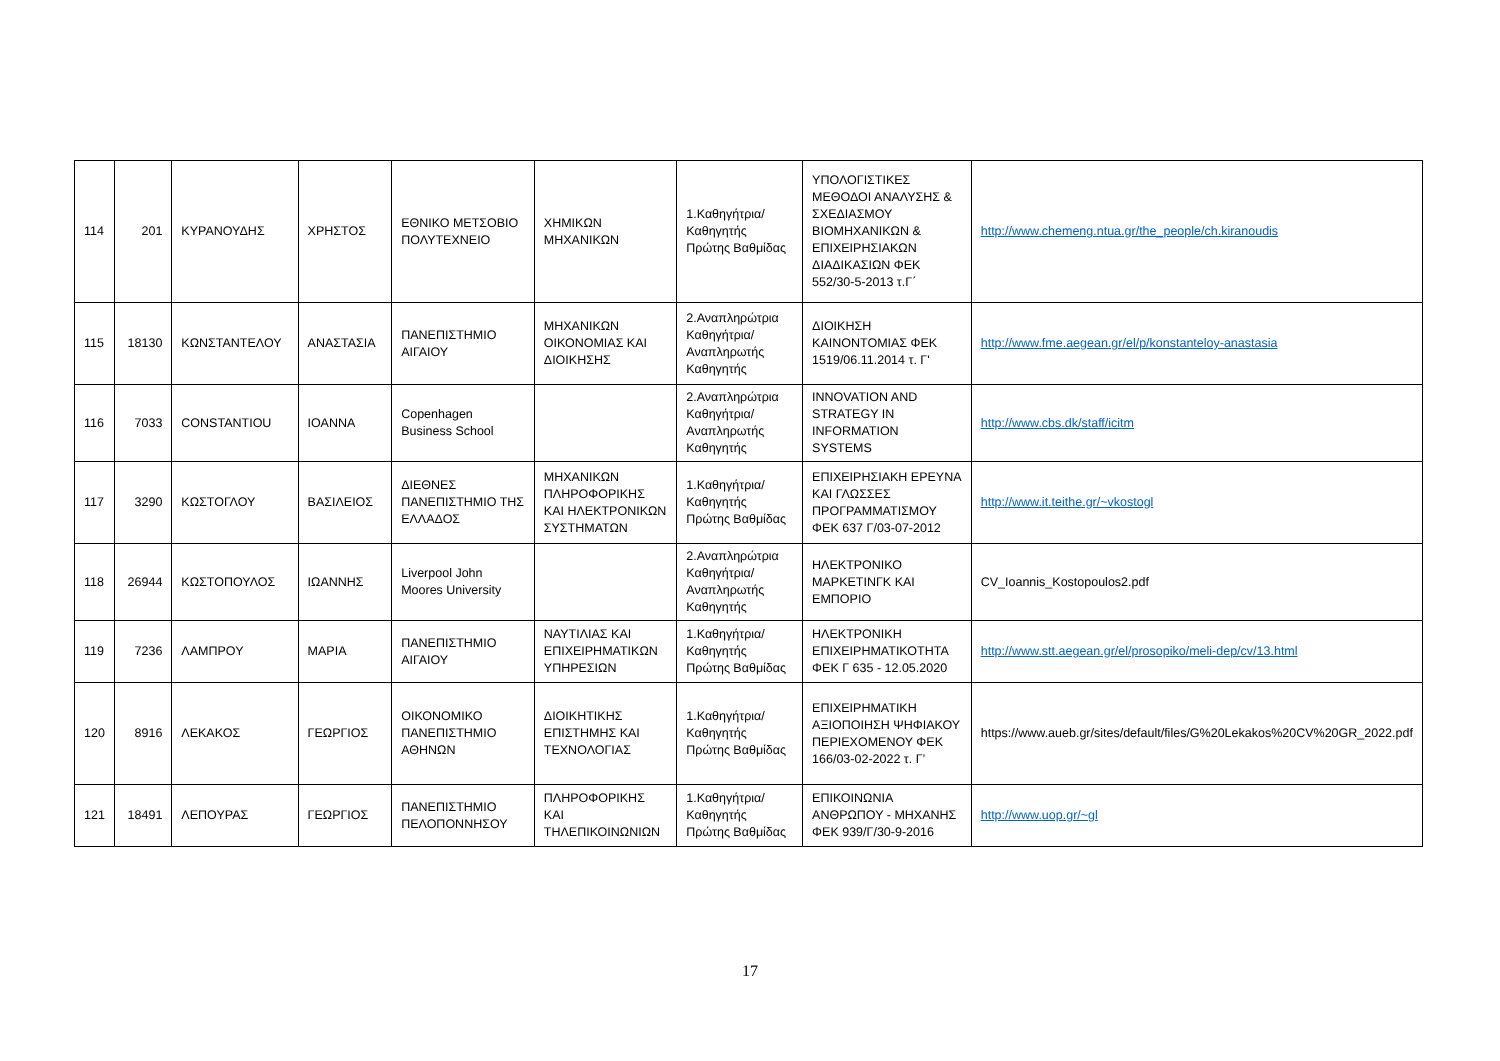| 114 | 201 | ΚΥΡΑΝΟΥΔΗΣ | ΧΡΗΣΤΟΣ | ΕΘΝΙΚΟ ΜΕΤΣΟΒΙΟ ΠΟΛΥΤΕΧΝΕΙΟ | ΧΗΜΙΚΩΝ ΜΗΧΑΝΙΚΩΝ | 1.Καθηγήτρια/Καθηγητής Πρώτης Βαθμίδας | ΥΠΟΛΟΓΙΣΤΙΚΕΣ ΜΕΘΟΔΟΙ ΑΝΑΛΥΣΗΣ & ΣΧΕΔΙΑΣΜΟΥ ΒΙΟΜΗΧΑΝΙΚΩΝ & ΕΠΙΧΕΙΡΗΣΙΑΚΩΝ ΔΙΑΔΙΚΑΣΙΩΝ ΦΕΚ 552/30-5-2013 τ.Γ΄ | http://www.chemeng.ntua.gr/the_people/ch.kiranoudis |
| 115 | 18130 | ΚΩΝΣΤΑΝΤΕΛΟΥ | ΑΝΑΣΤΑΣΙΑ | ΠΑΝΕΠΙΣΤΗΜΙΟ ΑΙΓΑΙΟΥ | ΜΗΧΑΝΙΚΩΝ ΟΙΚΟΝΟΜΙΑΣ ΚΑΙ ΔΙΟΙΚΗΣΗΣ | 2.Αναπληρώτρια Καθηγήτρια/Αναπληρωτής Καθηγητής | ΔΙΟΙΚΗΣΗ ΚΑΙΝΟΝΤΟΜΙΑΣ ΦΕΚ 1519/06.11.2014 τ. Γ' | http://www.fme.aegean.gr/el/p/konstanteloy-anastasia |
| 116 | 7033 | CONSTANTIOU | ΙΟΑΝΝΑ | Copenhagen Business School | | 2.Αναπληρώτρια Καθηγήτρια/Αναπληρωτής Καθηγητής | INNOVATION AND STRATEGY IN INFORMATION SYSTEMS | http://www.cbs.dk/staff/icitm |
| 117 | 3290 | ΚΩΣΤΟΓΛΟΥ | ΒΑΣΙΛΕΙΟΣ | ΔΙΕΘΝΕΣ ΠΑΝΕΠΙΣΤΗΜΙΟ ΤΗΣ ΕΛΛΑΔΟΣ | ΜΗΧΑΝΙΚΩΝ ΠΛΗΡΟΦΟΡΙΚΗΣ ΚΑΙ ΗΛΕΚΤΡΟΝΙΚΩΝ ΣΥΣΤΗΜΑΤΩΝ | 1.Καθηγήτρια/Καθηγητής Πρώτης Βαθμίδας | ΕΠΙΧΕΙΡΗΣΙΑΚΗ ΕΡΕΥΝΑ ΚΑΙ ΓΛΩΣΣΕΣ ΠΡΟΓΡΑΜΜΑΤΙΣΜΟΥ ΦΕΚ 637 Γ/03-07-2012 | http://www.it.teithe.gr/~vkostogl |
| 118 | 26944 | ΚΩΣΤΟΠΟΥΛΟΣ | ΙΩΑΝΝΗΣ | Liverpool John Moores University | | 2.Αναπληρώτρια Καθηγήτρια/Αναπληρωτής Καθηγητής | ΗΛΕΚΤΡΟΝΙΚΟ ΜΑΡΚΕΤΙΝΓΚ ΚΑΙ ΕΜΠΟΡΙΟ | CV_Ioannis_Kostopoulos2.pdf |
| 119 | 7236 | ΛΑΜΠΡΟΥ | ΜΑΡΙΑ | ΠΑΝΕΠΙΣΤΗΜΙΟ ΑΙΓΑΙΟΥ | ΝΑΥΤΙΛΙΑΣ ΚΑΙ ΕΠΙΧΕΙΡΗΜΑΤΙΚΩΝ ΥΠΗΡΕΣΙΩΝ | 1.Καθηγήτρια/Καθηγητής Πρώτης Βαθμίδας | ΗΛΕΚΤΡΟΝΙΚΗ ΕΠΙΧΕΙΡΗΜΑΤΙΚΟΤΗΤΑ ΦΕΚ Γ 635 - 12.05.2020 | http://www.stt.aegean.gr/el/prosopiko/meli-dep/cv/13.html |
| 120 | 8916 | ΛΕΚΑΚΟΣ | ΓΕΩΡΓΙΟΣ | ΟΙΚΟΝΟΜΙΚΟ ΠΑΝΕΠΙΣΤΗΜΙΟ ΑΘΗΝΩΝ | ΔΙΟΙΚΗΤΙΚΗΣ ΕΠΙΣΤΗΜΗΣ ΚΑΙ ΤΕΧΝΟΛΟΓΙΑΣ | 1.Καθηγήτρια/Καθηγητής Πρώτης Βαθμίδας | ΕΠΙΧΕΙΡΗΜΑΤΙΚΗ ΑΞΙΟΠΟΙΗΣΗ ΨΗΦΙΑΚΟΥ ΠΕΡΙΕΧΟΜΕΝΟΥ ΦΕΚ 166/03-02-2022 τ. Γ’ | https://www.aueb.gr/sites/default/files/G%20Lekakos%20CV%20GR_2022.pdf |
| 121 | 18491 | ΛΕΠΟΥΡΑΣ | ΓΕΩΡΓΙΟΣ | ΠΑΝΕΠΙΣΤΗΜΙΟ ΠΕΛΟΠΟΝΝΗΣΟΥ | ΠΛΗΡΟΦΟΡΙΚΗΣ ΚΑΙ ΤΗΛΕΠΙΚΟΙΝΩΝΙΩΝ | 1.Καθηγήτρια/Καθηγητής Πρώτης Βαθμίδας | ΕΠΙΚΟΙΝΩΝΙΑ ΑΝΘΡΩΠΟΥ - ΜΗΧΑΝΗΣ ΦΕΚ 939/Γ/30-9-2016 | http://www.uop.gr/~gl |
17